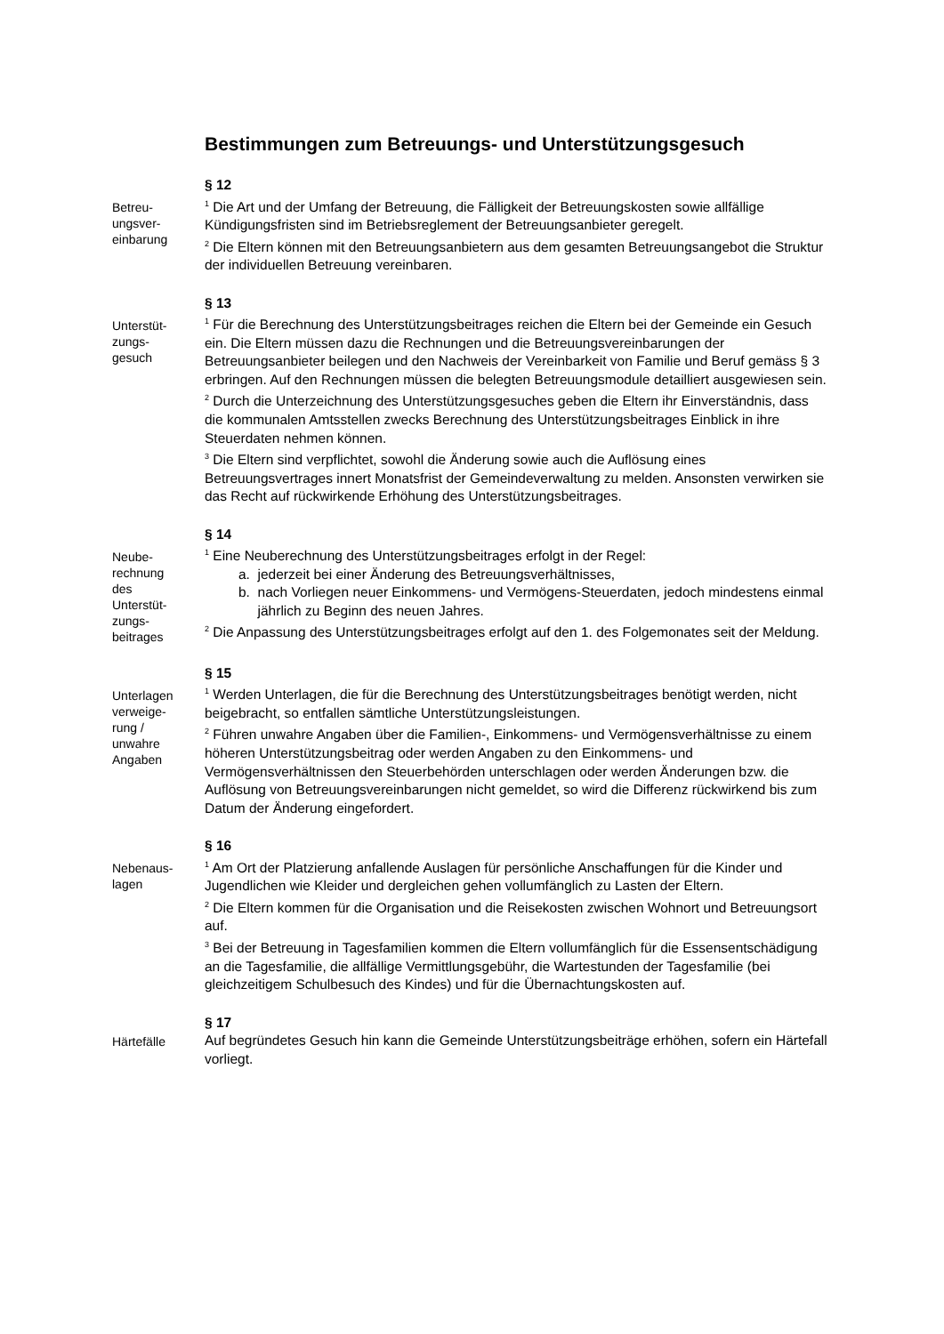Bestimmungen zum Betreuungs- und Unterstützungsgesuch
Betreu-
ungsver-
einbarung
§ 12
<sup>1</sup> Die Art und der Umfang der Betreuung, die Fälligkeit der Betreuungskosten sowie allfällige Kündigungsfristen sind im Betriebsreglement der Betreuungsanbieter geregelt.
<sup>2</sup> Die Eltern können mit den Betreuungsanbietern aus dem gesamten Betreuungsangebot die Struktur der individuellen Betreuung vereinbaren.
Unterstüt-
zungs-
gesuch
§ 13
<sup>1</sup> Für die Berechnung des Unterstützungsbeitrages reichen die Eltern bei der Gemeinde ein Gesuch ein. Die Eltern müssen dazu die Rechnungen und die Betreuungsvereinbarungen der Betreuungsanbieter beilegen und den Nachweis der Vereinbarkeit von Familie und Beruf gemäss § 3 erbringen. Auf den Rechnungen müssen die belegten Betreuungsmodule detailliert ausgewiesen sein.
<sup>2</sup> Durch die Unterzeichnung des Unterstützungsgesuches geben die Eltern ihr Einverständnis, dass die kommunalen Amtsstellen zwecks Berechnung des Unterstützungsbeitrages Einblick in ihre Steuerdaten nehmen können.
<sup>3</sup> Die Eltern sind verpflichtet, sowohl die Änderung sowie auch die Auflösung eines Betreuungsvertrages innert Monatsfrist der Gemeindeverwaltung zu melden. Ansonsten verwirken sie das Recht auf rückwirkende Erhöhung des Unterstützungsbeitrages.
Neube-
rechnung
des
Unterstüt-
zungs-
beitrages
§ 14
<sup>1</sup> Eine Neuberechnung des Unterstützungsbeitrages erfolgt in der Regel:
a. jederzeit bei einer Änderung des Betreuungsverhältnisses,
b. nach Vorliegen neuer Einkommens- und Vermögens-Steuerdaten, jedoch mindestens einmal jährlich zu Beginn des neuen Jahres.
<sup>2</sup> Die Anpassung des Unterstützungsbeitrages erfolgt auf den 1. des Folgemonates seit der Meldung.
Unterlagen
verweige-
rung /
unwahre
Angaben
§ 15
<sup>1</sup> Werden Unterlagen, die für die Berechnung des Unterstützungsbeitrages benötigt werden, nicht beigebracht, so entfallen sämtliche Unterstützungsleistungen.
<sup>2</sup> Führen unwahre Angaben über die Familien-, Einkommens- und Vermögensverhältnisse zu einem höheren Unterstützungsbeitrag oder werden Angaben zu den Einkommens- und Vermögensverhältnissen den Steuerbehörden unterschlagen oder werden Änderungen bzw. die Auflösung von Betreuungsvereinbarungen nicht gemeldet, so wird die Differenz rückwirkend bis zum Datum der Änderung eingefordert.
Nebenaus-
lagen
§ 16
<sup>1</sup> Am Ort der Platzierung anfallende Auslagen für persönliche Anschaffungen für die Kinder und Jugendlichen wie Kleider und dergleichen gehen vollumfänglich zu Lasten der Eltern.
<sup>2</sup> Die Eltern kommen für die Organisation und die Reisekosten zwischen Wohnort und Betreuungsort auf.
<sup>3</sup> Bei der Betreuung in Tagesfamilien kommen die Eltern vollumfänglich für die Essensentschädigung an die Tagesfamilie, die allfällige Vermittlungsgebühr, die Wartestunden der Tagesfamilie (bei gleichzeitigem Schulbesuch des Kindes) und für die Übernachtungskosten auf.
Härtefälle
§ 17
Auf begründetes Gesuch hin kann die Gemeinde Unterstützungsbeiträge erhöhen, sofern ein Härtefall vorliegt.